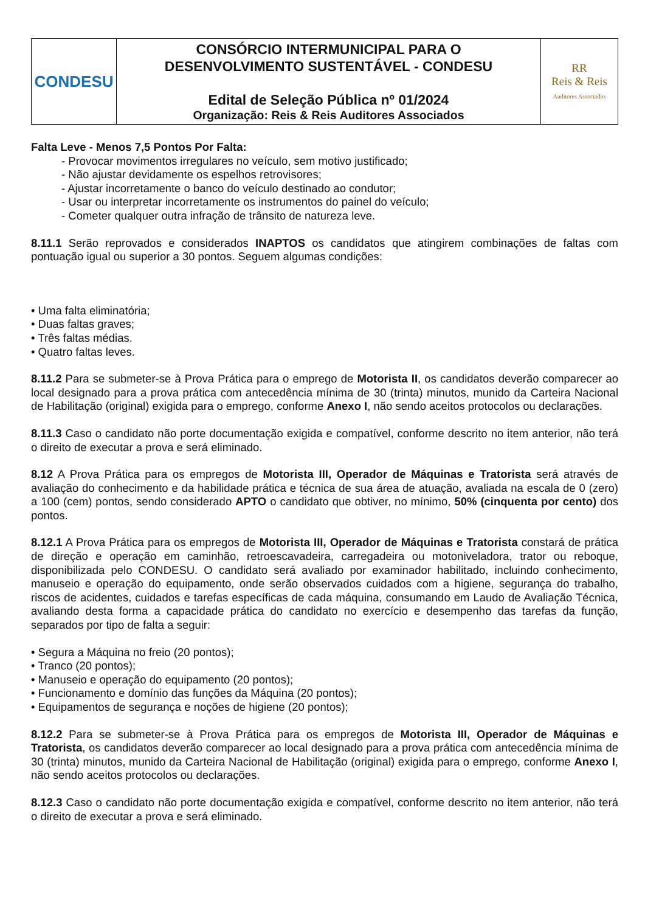| CONDESU | CONSÓRCIO INTERMUNICIPAL PARA O DESENVOLVIMENTO SUSTENTÁVEL - CONDESU Edital de Seleção Pública nº 01/2024 Organização: Reis & Reis Auditores Associados | RR Reis & Reis Auditores Associados |
Falta Leve - Menos 7,5 Pontos Por Falta:
- Provocar movimentos irregulares no veículo, sem motivo justificado;
- Não ajustar devidamente os espelhos retrovisores;
- Ajustar incorretamente o banco do veículo destinado ao condutor;
- Usar ou interpretar incorretamente os instrumentos do painel do veículo;
- Cometer qualquer outra infração de trânsito de natureza leve.
8.11.1 Serão reprovados e considerados INAPTOS os candidatos que atingirem combinações de faltas com pontuação igual ou superior a 30 pontos. Seguem algumas condições:
• Uma falta eliminatória;
• Duas faltas graves;
• Três faltas médias.
• Quatro faltas leves.
8.11.2 Para se submeter-se à Prova Prática para o emprego de Motorista II, os candidatos deverão comparecer ao local designado para a prova prática com antecedência mínima de 30 (trinta) minutos, munido da Carteira Nacional de Habilitação (original) exigida para o emprego, conforme Anexo I, não sendo aceitos protocolos ou declarações.
8.11.3 Caso o candidato não porte documentação exigida e compatível, conforme descrito no item anterior, não terá o direito de executar a prova e será eliminado.
8.12 A Prova Prática para os empregos de Motorista III, Operador de Máquinas e Tratorista será através de avaliação do conhecimento e da habilidade prática e técnica de sua área de atuação, avaliada na escala de 0 (zero) a 100 (cem) pontos, sendo considerado APTO o candidato que obtiver, no mínimo, 50% (cinquenta por cento) dos pontos.
8.12.1 A Prova Prática para os empregos de Motorista III, Operador de Máquinas e Tratorista constará de prática de direção e operação em caminhão, retroescavadeira, carregadeira ou motoniveladora, trator ou reboque, disponibilizada pelo CONDESU. O candidato será avaliado por examinador habilitado, incluindo conhecimento, manuseio e operação do equipamento, onde serão observados cuidados com a higiene, segurança do trabalho, riscos de acidentes, cuidados e tarefas específicas de cada máquina, consumando em Laudo de Avaliação Técnica, avaliando desta forma a capacidade prática do candidato no exercício e desempenho das tarefas da função, separados por tipo de falta a seguir:
• Segura a Máquina no freio (20 pontos);
• Tranco (20 pontos);
• Manuseio e operação do equipamento (20 pontos);
• Funcionamento e domínio das funções da Máquina (20 pontos);
• Equipamentos de segurança e noções de higiene (20 pontos);
8.12.2 Para se submeter-se à Prova Prática para os empregos de Motorista III, Operador de Máquinas e Tratorista, os candidatos deverão comparecer ao local designado para a prova prática com antecedência mínima de 30 (trinta) minutos, munido da Carteira Nacional de Habilitação (original) exigida para o emprego, conforme Anexo I, não sendo aceitos protocolos ou declarações.
8.12.3 Caso o candidato não porte documentação exigida e compatível, conforme descrito no item anterior, não terá o direito de executar a prova e será eliminado.